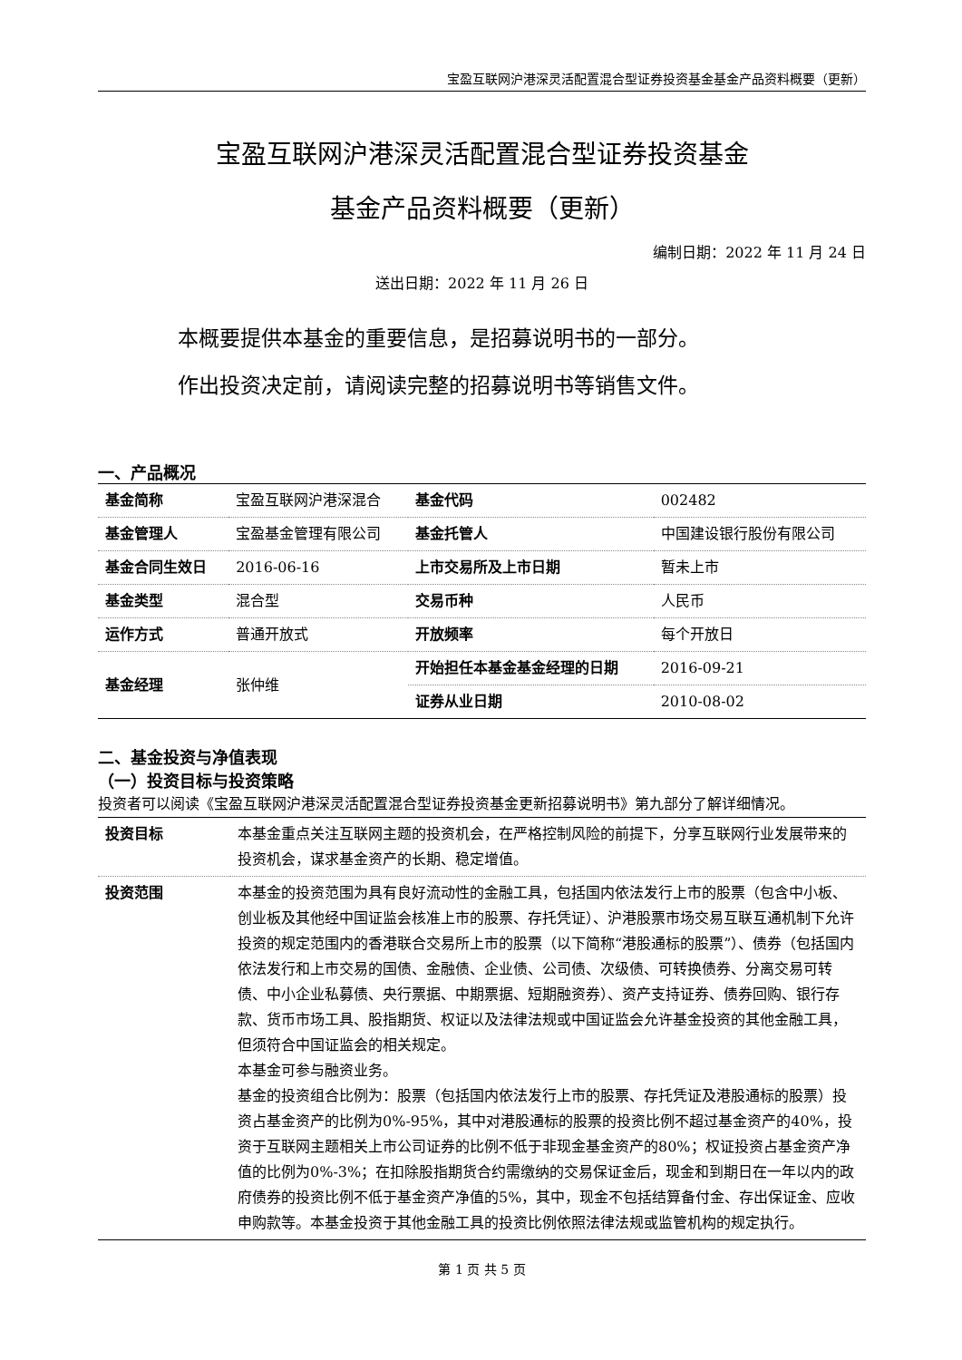宝盈互联网沪港深灵活配置混合型证券投资基金基金产品资料概要（更新）
宝盈互联网沪港深灵活配置混合型证券投资基金
基金产品资料概要（更新）
编制日期：2022 年 11 月 24 日
送出日期：2022 年 11 月 26 日
本概要提供本基金的重要信息，是招募说明书的一部分。
作出投资决定前，请阅读完整的招募说明书等销售文件。
一、产品概况
| 基金简称 | 宝盈互联网沪港深混合 | 基金代码 | 002482 |
| 基金管理人 | 宝盈基金管理有限公司 | 基金托管人 | 中国建设银行股份有限公司 |
| 基金合同生效日 | 2016-06-16 | 上市交易所及上市日期 | 暂未上市 |
| 基金类型 | 混合型 | 交易币种 | 人民币 |
| 运作方式 | 普通开放式 | 开放频率 | 每个开放日 |
| 基金经理 | 张仲维 | 开始担任本基金基金经理的日期 | 2016-09-21 |
| | | 证券从业日期 | 2010-08-02 |
二、基金投资与净值表现
（一）投资目标与投资策略
投资者可以阅读《宝盈互联网沪港深灵活配置混合型证券投资基金更新招募说明书》第九部分了解详细情况。
| 投资目标 | 本基金重点关注互联网主题的投资机会，在严格控制风险的前提下，分享互联网行业发展带来的投资机会，谋求基金资产的长期、稳定增值。 |
| 投资范围 | 本基金的投资范围为具有良好流动性的金融工具，包括国内依法发行上市的股票（包含中小板、创业板及其他经中国证监会核准上市的股票、存托凭证）、沪港股票市场交易互联互通机制下允许投资的规定范围内的香港联合交易所上市的股票（以下简称“港股通标的股票”）、债券（包括国内依法发行和上市交易的国债、金融债、企业债、公司债、次级债、可转换债券、分离交易可转债、中小企业私募债、央行票据、中期票据、短期融资券）、资产支持证券、债券回购、银行存款、货币市场工具、股指期货、权证以及法律法规或中国证监会允许基金投资的其他金融工具，但须符合中国证监会的相关规定。 本基金可参与融资业务。 基金的投资组合比例为：股票（包括国内依法发行上市的股票、存托凭证及港股通标的股票）投资占基金资产的比例为0%-95%，其中对港股通标的股票的投资比例不超过基金资产的40%，投资于互联网主题相关上市公司证券的比例不低于非现金基金资产的80%；权证投资占基金资产净值的比例为0%-3%；在扣除股指期货合约需缴纳的交易保证金后，现金和到期日在一年以内的政府债券的投资比例不低于基金资产净值的5%，其中，现金不包括结算备付金、存出保证金、应收申购款等。本基金投资于其他金融工具的投资比例依照法律法规或监管机构的规定执行。 |
第 1 页 共 5 页